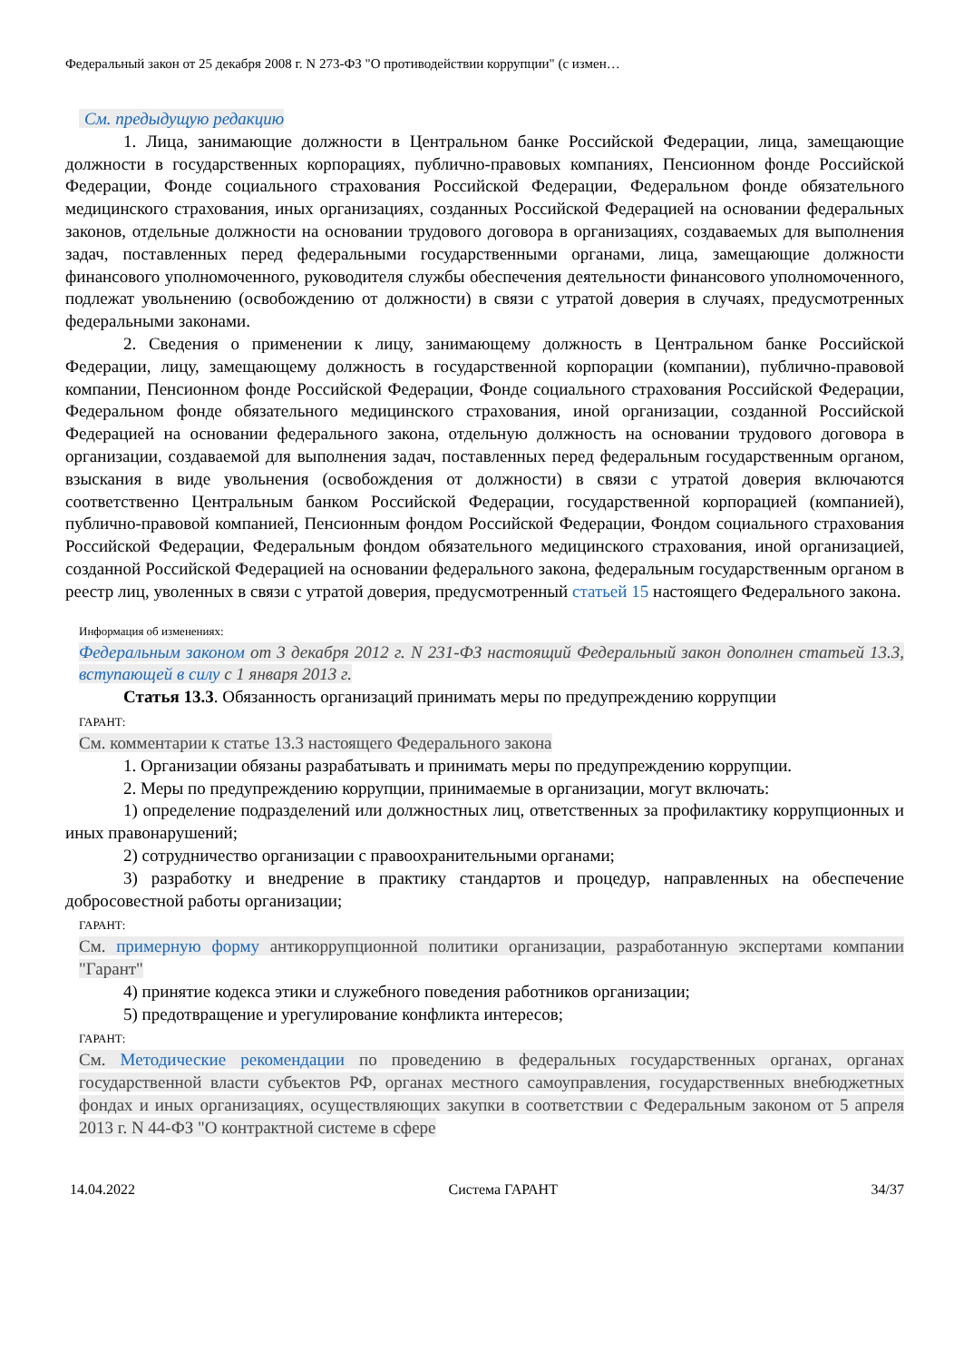Федеральный закон от 25 декабря 2008 г. N 273-ФЗ "О противодействии коррупции" (с измен…
См. предыдущую редакцию
1. Лица, занимающие должности в Центральном банке Российской Федерации, лица, замещающие должности в государственных корпорациях, публично-правовых компаниях, Пенсионном фонде Российской Федерации, Фонде социального страхования Российской Федерации, Федеральном фонде обязательного медицинского страхования, иных организациях, созданных Российской Федерацией на основании федеральных законов, отдельные должности на основании трудового договора в организациях, создаваемых для выполнения задач, поставленных перед федеральными государственными органами, лица, замещающие должности финансового уполномоченного, руководителя службы обеспечения деятельности финансового уполномоченного, подлежат увольнению (освобождению от должности) в связи с утратой доверия в случаях, предусмотренных федеральными законами.
2. Сведения о применении к лицу, занимающему должность в Центральном банке Российской Федерации, лицу, замещающему должность в государственной корпорации (компании), публично-правовой компании, Пенсионном фонде Российской Федерации, Фонде социального страхования Российской Федерации, Федеральном фонде обязательного медицинского страхования, иной организации, созданной Российской Федерацией на основании федерального закона, отдельную должность на основании трудового договора в организации, создаваемой для выполнения задач, поставленных перед федеральным государственным органом, взыскания в виде увольнения (освобождения от должности) в связи с утратой доверия включаются соответственно Центральным банком Российской Федерации, государственной корпорацией (компанией), публично-правовой компанией, Пенсионным фондом Российской Федерации, Фондом социального страхования Российской Федерации, Федеральным фондом обязательного медицинского страхования, иной организацией, созданной Российской Федерацией на основании федерального закона, федеральным государственным органом в реестр лиц, уволенных в связи с утратой доверия, предусмотренный статьей 15 настоящего Федерального закона.
Информация об изменениях:
Федеральным законом от 3 декабря 2012 г. N 231-ФЗ настоящий Федеральный закон дополнен статьей 13.3, вступающей в силу с 1 января 2013 г.
Статья 13.3. Обязанность организаций принимать меры по предупреждению коррупции
ГАРАНТ:
См. комментарии к статье 13.3 настоящего Федерального закона
1. Организации обязаны разрабатывать и принимать меры по предупреждению коррупции.
2. Меры по предупреждению коррупции, принимаемые в организации, могут включать:
1) определение подразделений или должностных лиц, ответственных за профилактику коррупционных и иных правонарушений;
2) сотрудничество организации с правоохранительными органами;
3) разработку и внедрение в практику стандартов и процедур, направленных на обеспечение добросовестной работы организации;
ГАРАНТ:
См. примерную форму антикоррупционной политики организации, разработанную экспертами компании "Гарант"
4) принятие кодекса этики и служебного поведения работников организации;
5) предотвращение и урегулирование конфликта интересов;
ГАРАНТ:
См. Методические рекомендации по проведению в федеральных государственных органах, органах государственной власти субъектов РФ, органах местного самоуправления, государственных внебюджетных фондах и иных организациях, осуществляющих закупки в соответствии с Федеральным законом от 5 апреля 2013 г. N 44-ФЗ "О контрактной системе в сфере
14.04.2022 Система ГАРАНТ 34/37